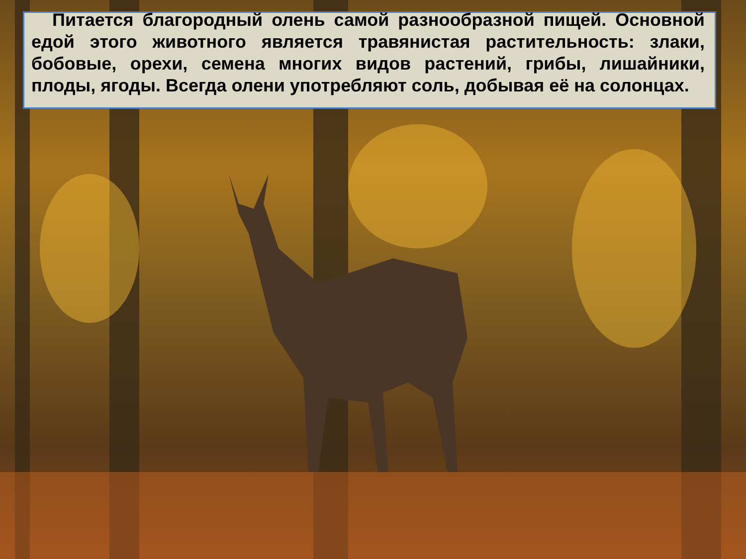Питается благородный олень самой разнообразной пищей. Основной едой этого животного является травянистая растительность: злаки, бобовые, орехи, семена многих видов растений, грибы, лишайники, плоды, ягоды. Всегда олени употребляют соль, добывая её на солонцах.